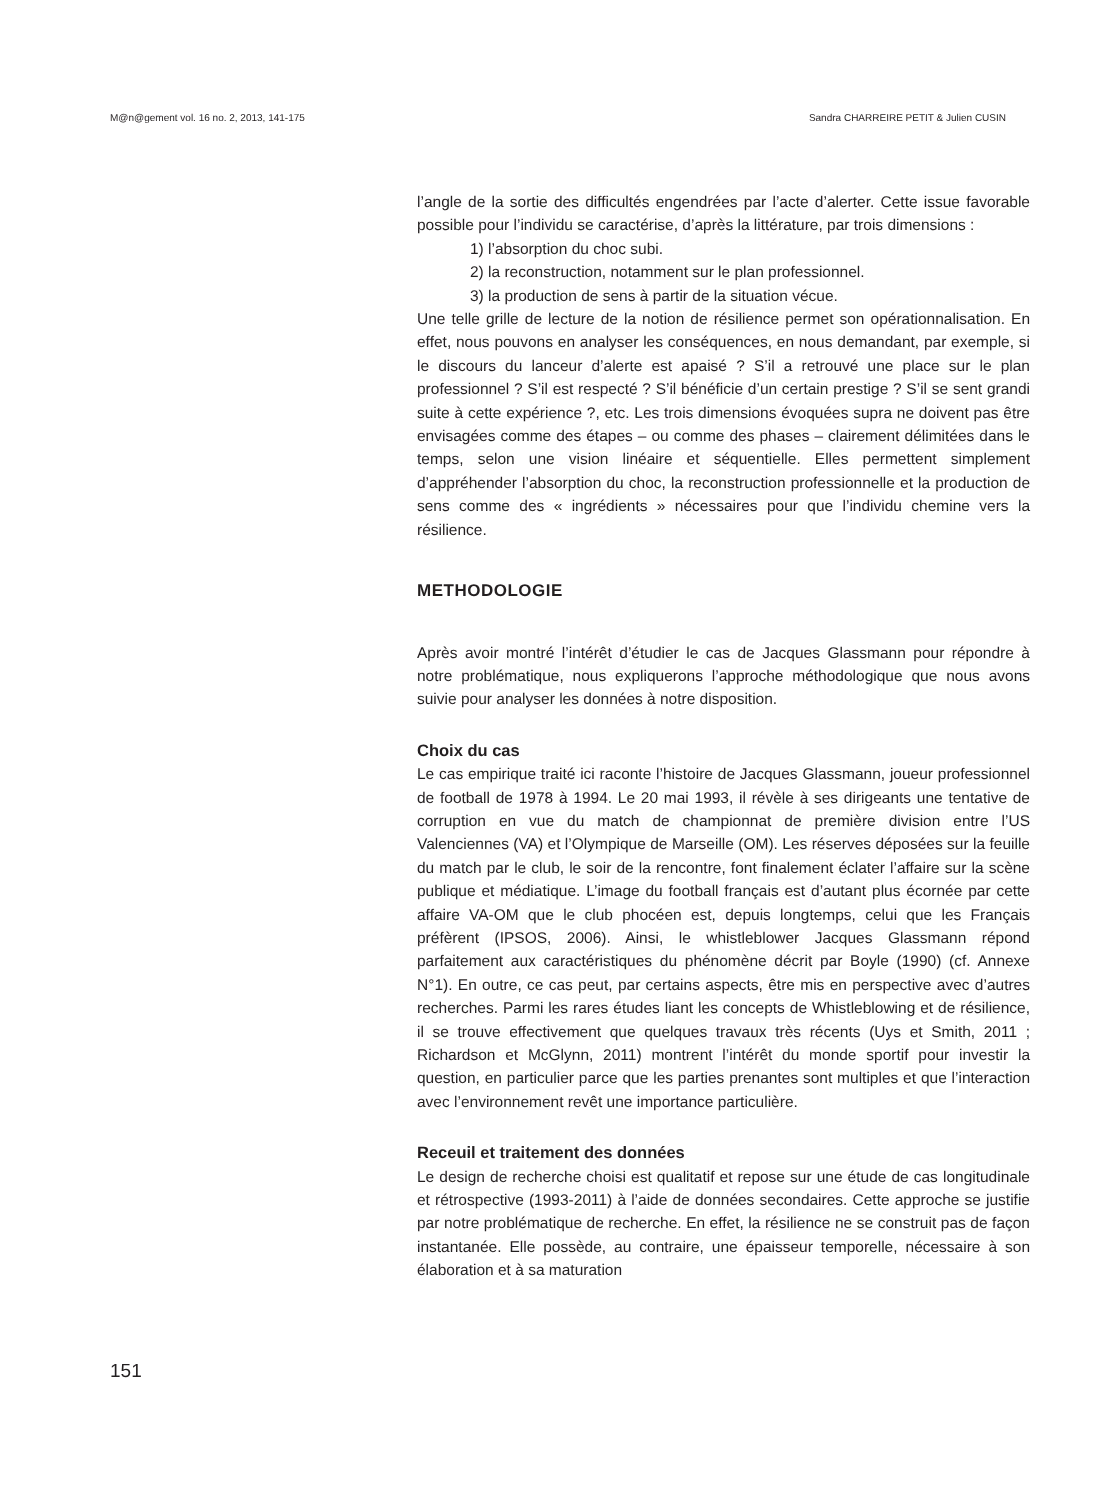M@n@gement vol. 16 no. 2, 2013, 141-175 Sandra CHARREIRE PETIT & Julien CUSIN
l’angle de la sortie des difficultés engendrées par l’acte d’alerter. Cette issue favorable possible pour l’individu se caractérise, d’après la littérature, par trois dimensions :
1) l’absorption du choc subi.
2) la reconstruction, notamment sur le plan professionnel.
3) la production de sens à partir de la situation vécue.
Une telle grille de lecture de la notion de résilience permet son opérationnalisation. En effet, nous pouvons en analyser les conséquences, en nous demandant, par exemple, si le discours du lanceur d’alerte est apaisé ? S’il a retrouvé une place sur le plan professionnel ? S’il est respecté ? S’il bénéficie d’un certain prestige ? S’il se sent grandi suite à cette expérience ?, etc. Les trois dimensions évoquées supra ne doivent pas être envisagées comme des étapes – ou comme des phases – clairement délimitées dans le temps, selon une vision linéaire et séquentielle. Elles permettent simplement d’appréhender l’absorption du choc, la reconstruction professionnelle et la production de sens comme des « ingrédients » nécessaires pour que l’individu chemine vers la résilience.
METHODOLOGIE
Après avoir montré l’intérêt d’étudier le cas de Jacques Glassmann pour répondre à notre problématique, nous expliquerons l’approche méthodologique que nous avons suivie pour analyser les données à notre disposition.
Choix du cas
Le cas empirique traité ici raconte l’histoire de Jacques Glassmann, joueur professionnel de football de 1978 à 1994. Le 20 mai 1993, il révèle à ses dirigeants une tentative de corruption en vue du match de championnat de première division entre l’US Valenciennes (VA) et l’Olympique de Marseille (OM). Les réserves déposées sur la feuille du match par le club, le soir de la rencontre, font finalement éclater l’affaire sur la scène publique et médiatique. L’image du football français est d’autant plus écornée par cette affaire VA-OM que le club phocéen est, depuis longtemps, celui que les Français préfèrent (IPSOS, 2006). Ainsi, le whistleblower Jacques Glassmann répond parfaitement aux caractéristiques du phénomène décrit par Boyle (1990) (cf. Annexe N°1). En outre, ce cas peut, par certains aspects, être mis en perspective avec d’autres recherches. Parmi les rares études liant les concepts de Whistleblowing et de résilience, il se trouve effectivement que quelques travaux très récents (Uys et Smith, 2011 ; Richardson et McGlynn, 2011) montrent l’intérêt du monde sportif pour investir la question, en particulier parce que les parties prenantes sont multiples et que l’interaction avec l’environnement revêt une importance particulière.
Receuil et traitement des données
Le design de recherche choisi est qualitatif et repose sur une étude de cas longitudinale et rétrospective (1993-2011) à l’aide de données secondaires. Cette approche se justifie par notre problématique de recherche. En effet, la résilience ne se construit pas de façon instantanée. Elle possède, au contraire, une épaisseur temporelle, nécessaire à son élaboration et à sa maturation
151